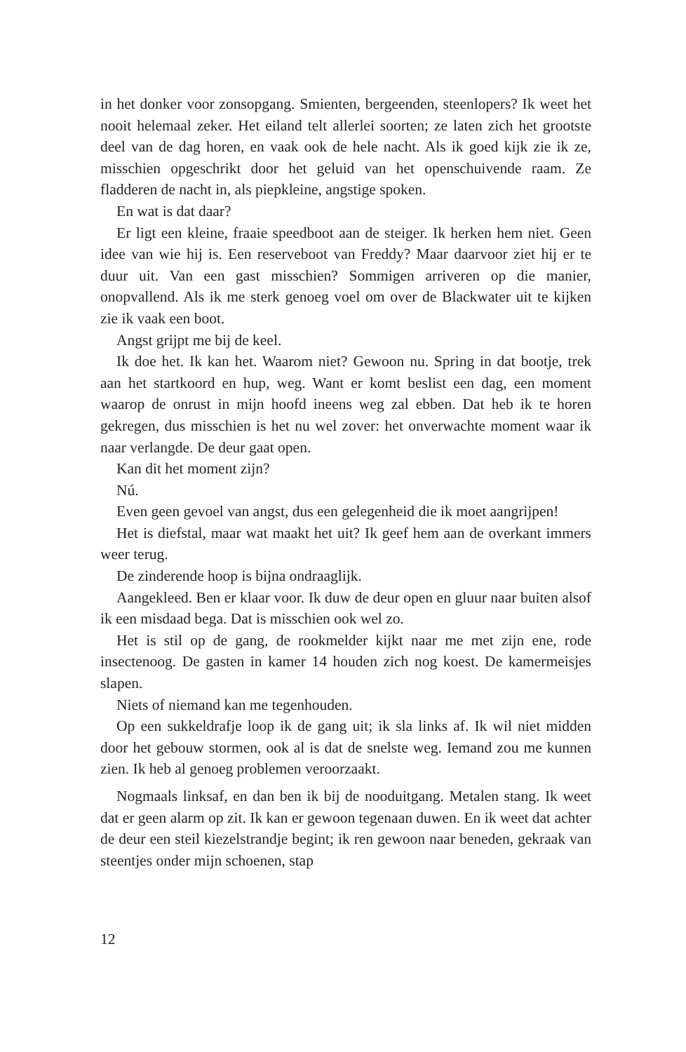in het donker voor zonsopgang. Smienten, bergeenden, steenlopers? Ik weet het nooit helemaal zeker. Het eiland telt allerlei soorten; ze laten zich het grootste deel van de dag horen, en vaak ook de hele nacht. Als ik goed kijk zie ik ze, misschien opgeschrikt door het geluid van het openschuivende raam. Ze fladderen de nacht in, als piepkleine, angstige spoken.
En wat is dat daar?
Er ligt een kleine, fraaie speedboot aan de steiger. Ik herken hem niet. Geen idee van wie hij is. Een reserveboot van Freddy? Maar daarvoor ziet hij er te duur uit. Van een gast misschien? Sommigen arriveren op die manier, onopvallend. Als ik me sterk genoeg voel om over de Blackwater uit te kijken zie ik vaak een boot.
Angst grijpt me bij de keel.
Ik doe het. Ik kan het. Waarom niet? Gewoon nu. Spring in dat bootje, trek aan het startkoord en hup, weg. Want er komt beslist een dag, een moment waarop de onrust in mijn hoofd ineens weg zal ebben. Dat heb ik te horen gekregen, dus misschien is het nu wel zover: het onverwachte moment waar ik naar verlangde. De deur gaat open.
Kan dit het moment zijn?
Nú.
Even geen gevoel van angst, dus een gelegenheid die ik moet aangrijpen!
Het is diefstal, maar wat maakt het uit? Ik geef hem aan de overkant immers weer terug.
De zinderende hoop is bijna ondraaglijk.
Aangekleed. Ben er klaar voor. Ik duw de deur open en gluur naar buiten alsof ik een misdaad bega. Dat is misschien ook wel zo.
Het is stil op de gang, de rookmelder kijkt naar me met zijn ene, rode insectenoog. De gasten in kamer 14 houden zich nog koest. De kamermeisjes slapen.
Niets of niemand kan me tegenhouden.
Op een sukkeldrafje loop ik de gang uit; ik sla links af. Ik wil niet midden door het gebouw stormen, ook al is dat de snelste weg. Iemand zou me kunnen zien. Ik heb al genoeg problemen veroorzaakt.
Nogmaals linksaf, en dan ben ik bij de nooduitgang. Metalen stang. Ik weet dat er geen alarm op zit. Ik kan er gewoon tegenaan duwen. En ik weet dat achter de deur een steil kiezelstrandje begint; ik ren gewoon naar beneden, gekraak van steentjes onder mijn schoenen, stap
12